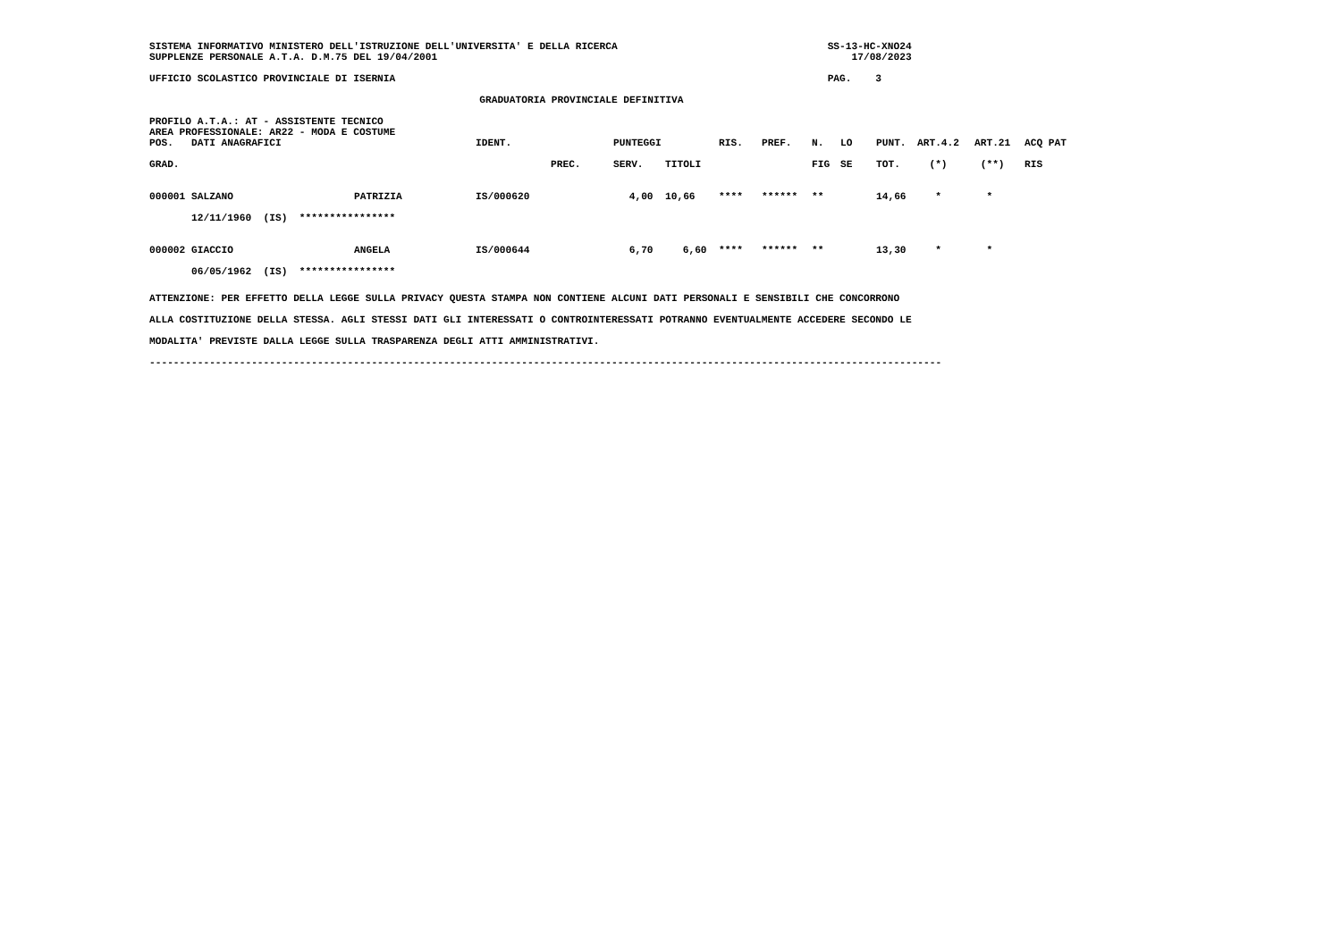SISTEMA INFORMATIVO MINISTERO DELL'ISTRUZIONE DELL'UNIVERSITA' E DELLA RICERCA                                   SS-13-HC-XNO24
SUPPLENZE PERSONALE A.T.A. D.M.75 DEL 19/04/2001                                                                     17/08/2023

UFFICIO SCOLASTICO PROVINCIALE DI ISERNIA                                                                        PAG.    3

                                                       GRADUATORIA PROVINCIALE DEFINITIVA

PROFILO A.T.A.: AT - ASSISTENTE TECNICO
AREA PROFESSIONALE: AR22 - MODA E COSTUME
| POS. | DATI ANAGRAFICI | | IDENT. | | PUNTEGGI | | RIS. | PREF. | N. | LO | PUNT. | ART.4.2 | ART.21 | ACQ PAT |
| --- | --- | --- | --- | --- | --- | --- | --- | --- | --- | --- | --- | --- | --- | --- |
| GRAD. | | | | PREC. | SERV. | TITOLI | | | FIG | SE | TOT. | (*) | (**) | RIS |
| 000001 | SALZANO | PATRIZIA | IS/000620 | | 4,00 | 10,66 | **** | ****** | ** | | 14,66 | * | * | |
| | 12/11/1960 (IS) **************** | | | | | | | | | | | | | |
| 000002 | GIACCIO | ANGELA | IS/000644 | | 6,70 | 6,60 | **** | ****** | ** | | 13,30 | * | * | |
| | 06/05/1962 (IS) **************** | | | | | | | | | | | | | |
ATTENZIONE: PER EFFETTO DELLA LEGGE SULLA PRIVACY QUESTA STAMPA NON CONTIENE ALCUNI DATI PERSONALI E SENSIBILI CHE CONCORRONO
ALLA COSTITUZIONE DELLA STESSA. AGLI STESSI DATI GLI INTERESSATI O CONTROINTERESSATI POTRANNO EVENTUALMENTE ACCEDERE SECONDO LE
MODALITA' PREVISTE DALLA LEGGE SULLA TRASPARENZA DEGLI ATTI AMMINISTRATIVI.
------------------------------------------------------------------------------------------------------------------------------------